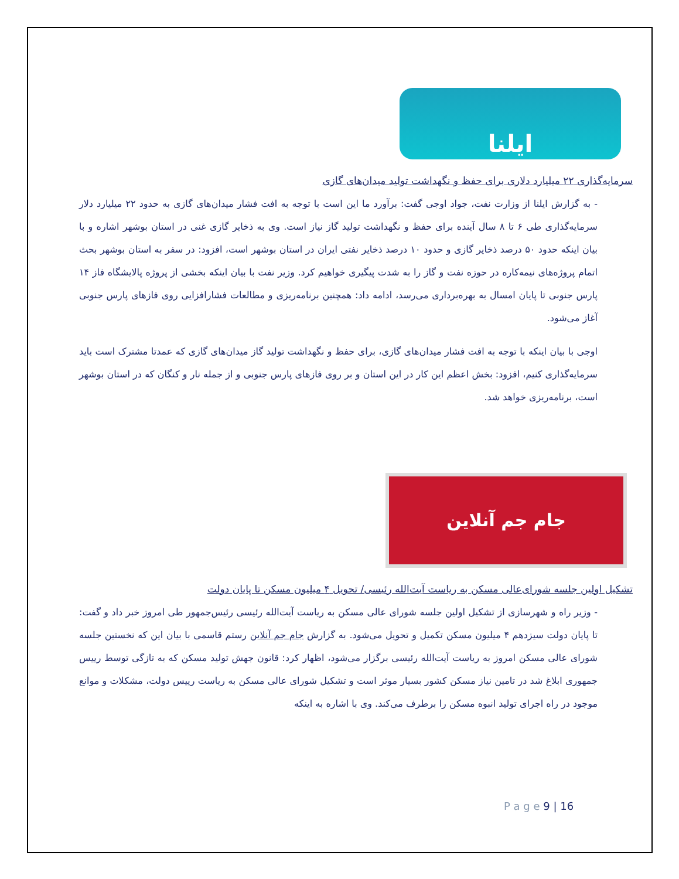ایلنا
سرمایه‌گذاری ۲۲ میلیارد دلاری برای حفظ و نگهداشت تولید میدان‌های گازی
- به گزارش ایلنا از وزارت نفت، جواد اوجی گفت: برآورد ما این است با توجه به افت فشار میدان‌های گازی به حدود ۲۲ میلیارد دلار سرمایه‌گذاری طی ۶ تا ۸ سال آینده برای حفظ و نگهداشت تولید گاز نیاز است. وی به ذخایر گازی غنی در استان بوشهر اشاره و با بیان اینکه حدود ۵۰ درصد ذخایر گازی و حدود ۱۰ درصد ذخایر نفتی ایران در استان بوشهر است، افزود: در سفر به استان بوشهر بحث اتمام پروژه‌های نیمه‌کاره در حوزه نفت و گاز را به شدت پیگیری خواهیم کرد. وزیر نفت با بیان اینکه بخشی از پروژه پالایشگاه فاز ۱۴ پارس جنوبی تا پایان امسال به بهره‌برداری می‌رسد، ادامه داد: همچنین برنامه‌ریزی و مطالعات فشارافزایی روی فازهای پارس جنوبی آغاز می‌شود.
اوجی با بیان اینکه با توجه به افت فشار میدان‌های گازی، برای حفظ و نگهداشت تولید گاز میدان‌های گازی که عمدتا مشترک است باید سرمایه‌گذاری کنیم، افزود: بخش اعظم این کار در این استان و بر روی فازهای پارس جنوبی و از جمله نار و کنگان که در استان بوشهر است، برنامه‌ریزی خواهد شد.
جام جم آنلاین
تشکیل اولین جلسه شورای‌عالی مسکن به ریاست آیت‌الله رئیسی/ تحویل ۴ میلیون مسکن تا پایان دولت
- وزیر راه و شهرسازی از تشکیل اولین جلسه شورای عالی مسکن به ریاست آیت‌الله رئیسی رئیس‌جمهور طی امروز خبر داد و گفت: تا پایان دولت سیزدهم ۴ میلیون مسکن تکمیل و تحویل می‌شود. به گزارش جام جم آنلاین رستم قاسمی با بیان این که نخستین جلسه شورای عالی مسکن امروز به ریاست آیت‌الله رئیسی برگزار می‌شود، اظهار کرد: قانون جهش تولید مسکن که به تازگی توسط رییس جمهوری ابلاغ شد در تامین نیاز مسکن کشور بسیار موثر است و تشکیل شورای عالی مسکن به ریاست رییس دولت، مشکلات و موانع موجود در راه اجرای تولید انبوه مسکن را برطرف می‌کند. وی با اشاره به اینکه
P a g e 9 | 16